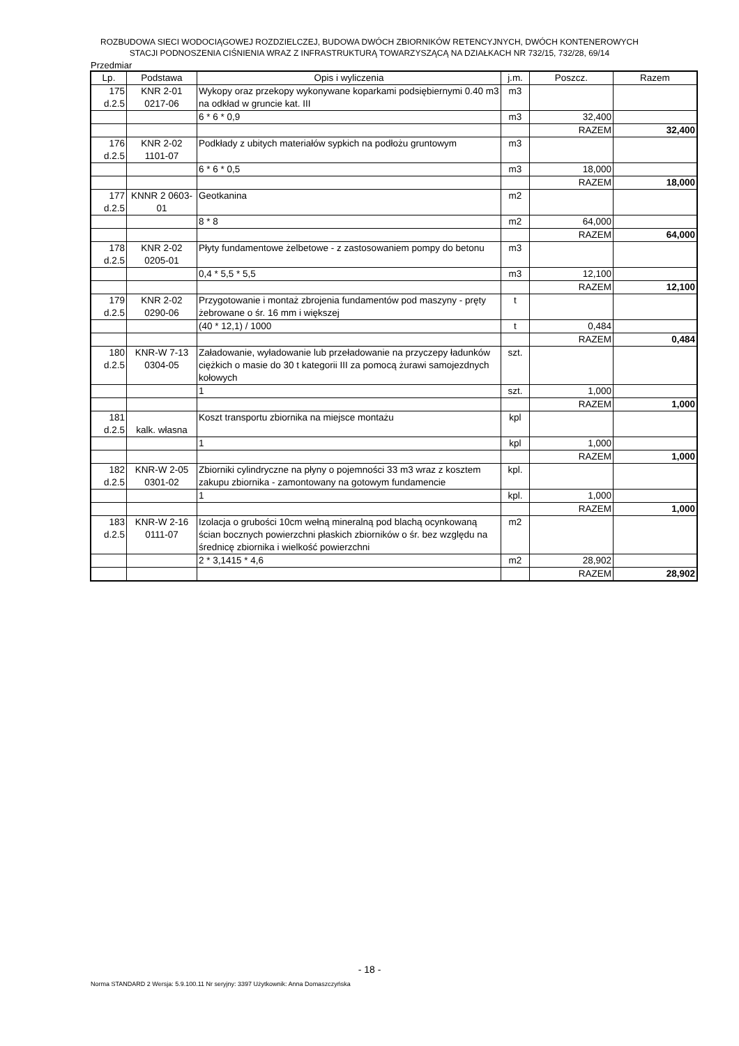ROZBUDOWA SIECI WODOCIĄGOWEJ ROZDZIELCZEJ, BUDOWA DWÓCH ZBIORNIKÓW RETENCYJNYCH, DWÓCH KONTENEROWYCH
STACJI PODNOSZENIA CIŚNIENIA WRAZ Z INFRASTRUKTURĄ TOWARZYSZĄCĄ NA DZIAŁKACH NR 732/15, 732/28, 69/14
Przedmiar
| Lp. | Podstawa | Opis i wyliczenia | j.m. | Poszcz. | Razem |
| --- | --- | --- | --- | --- | --- |
| 175 d.2.5 | KNR 2-01 0217-06 | Wykopy oraz przekopy wykonywane koparkami podsiębiernymi 0.40 m3 na odkład w gruncie kat. III | m3 | | |
| | | 6 * 6 * 0,9 | m3 | 32,400 | |
| | | | | RAZEM | 32,400 |
| 176 d.2.5 | KNR 2-02 1101-07 | Podkłady z ubitych materiałów sypkich na podłożu gruntowym | m3 | | |
| | | 6 * 6 * 0,5 | m3 | 18,000 | |
| | | | | RAZEM | 18,000 |
| 177 d.2.5 | KNNR 2 0603- 01 | Geotkanina | m2 | | |
| | | 8 * 8 | m2 | 64,000 | |
| | | | | RAZEM | 64,000 |
| 178 d.2.5 | KNR 2-02 0205-01 | Płyty fundamentowe żelbetowe - z zastosowaniem pompy do betonu | m3 | | |
| | | 0,4 * 5,5 * 5,5 | m3 | 12,100 | |
| | | | | RAZEM | 12,100 |
| 179 d.2.5 | KNR 2-02 0290-06 | Przygotowanie i montaż zbrojenia fundamentów pod maszyny - pręty żebrowane o śr. 16 mm i większej | t | | |
| | | (40 * 12,1) / 1000 | t | 0,484 | |
| | | | | RAZEM | 0,484 |
| 180 d.2.5 | KNR-W 7-13 0304-05 | Załadowanie, wyładowanie lub przeładowanie na przyczepy ładunków ciężkich o masie do 30 t kategorii III za pomocą żurawi samojezdnych kołowych | szt. | | |
| | | 1 | szt. | 1,000 | |
| | | | | RAZEM | 1,000 |
| 181 d.2.5 | kalk. własna | Koszt transportu zbiornika na miejsce montażu | kpl | | |
| | | 1 | kpl | 1,000 | |
| | | | | RAZEM | 1,000 |
| 182 d.2.5 | KNR-W 2-05 0301-02 | Zbiorniki cylindryczne na płyny o pojemności 33 m3 wraz z kosztem zakupu zbiornika - zamontowany na gotowym fundamencie | kpl. | | |
| | | 1 | kpl. | 1,000 | |
| | | | | RAZEM | 1,000 |
| 183 d.2.5 | KNR-W 2-16 0111-07 | Izolacja o grubości 10cm wełną mineralną pod blachą ocynkowaną ścian bocznych powierzchni płaskich zbiorników o śr. bez względu na średnicę zbiornika i wielkość powierzchni | m2 | | |
| | | 2 * 3,1415 * 4,6 | m2 | 28,902 | |
| | | | | RAZEM | 28,902 |
- 18 -
Norma STANDARD 2 Wersja: 5.9.100.11 Nr seryjny: 3397 Użytkownik: Anna Domaszczyńska